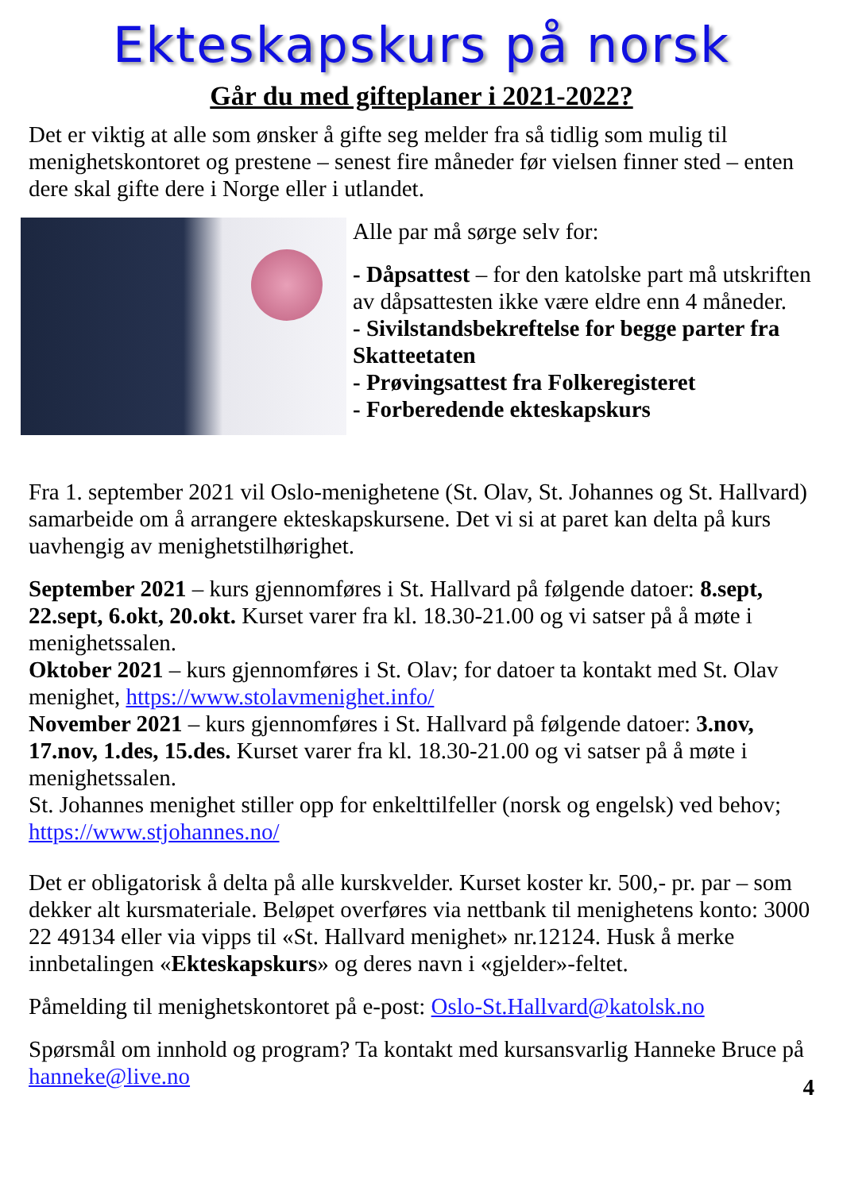Ekteskapskurs på norsk
Går du med gifteplaner i 2021-2022?
Det er viktig at alle som ønsker å gifte seg melder fra så tidlig som mulig til menighetskontoret og prestene – senest fire måneder før vielsen finner sted – enten dere skal gifte dere i Norge eller i utlandet.
Alle par må sørge selv for:
- Dåpsattest – for den katolske part må utskriften av dåpsattesten ikke være eldre enn 4 måneder.
- Sivilstandsbekreftelse for begge parter fra Skatteetaten
- Prøvingsattest fra Folkeregisteret
- Forberedende ekteskapskurs
Fra 1. september 2021 vil Oslo-menighetene (St. Olav, St. Johannes og St. Hallvard) samarbeide om å arrangere ekteskapskursene. Det vi si at paret kan delta på kurs uavhengig av menighetstilhørighet.
September 2021 – kurs gjennomføres i St. Hallvard på følgende datoer: 8.sept, 22.sept, 6.okt, 20.okt. Kurset varer fra kl. 18.30-21.00 og vi satser på å møte i menighetssalen.
Oktober 2021 – kurs gjennomføres i St. Olav; for datoer ta kontakt med St. Olav menighet, https://www.stolavmenighet.info/
November 2021 – kurs gjennomføres i St. Hallvard på følgende datoer: 3.nov, 17.nov, 1.des, 15.des. Kurset varer fra kl. 18.30-21.00 og vi satser på å møte i menighetssalen.
St. Johannes menighet stiller opp for enkelttilfeller (norsk og engelsk) ved behov; https://www.stjohannes.no/
Det er obligatorisk å delta på alle kurskvelder. Kurset koster kr. 500,- pr. par – som dekker alt kursmateriale. Beløpet overføres via nettbank til menighetens konto: 3000 22 49134 eller via vipps til «St. Hallvard menighet» nr.12124. Husk å merke innbetalingen «Ekteskapskurs» og deres navn i «gjelder»-feltet.
Påmelding til menighetskontoret på e-post: Oslo-St.Hallvard@katolsk.no
Spørsmål om innhold og program? Ta kontakt med kursansvarlig Hanneke Bruce på hanneke@live.no
4